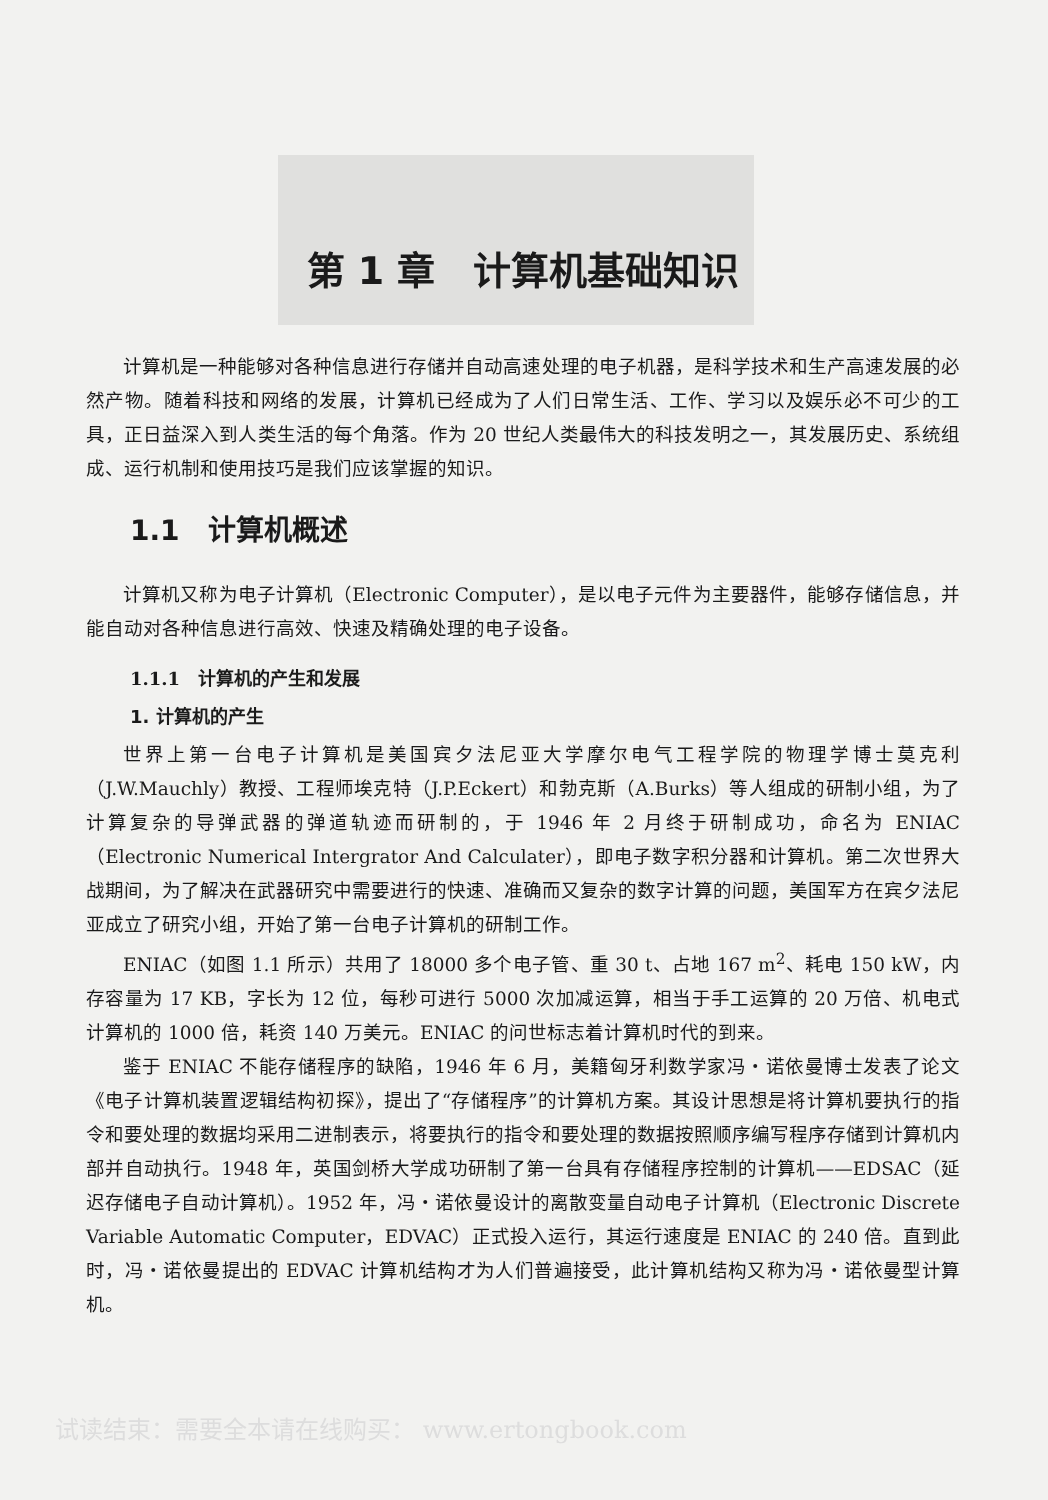第 1 章　计算机基础知识
计算机是一种能够对各种信息进行存储并自动高速处理的电子机器，是科学技术和生产高速发展的必然产物。随着科技和网络的发展，计算机已经成为了人们日常生活、工作、学习以及娱乐必不可少的工具，正日益深入到人类生活的每个角落。作为 20 世纪人类最伟大的科技发明之一，其发展历史、系统组成、运行机制和使用技巧是我们应该掌握的知识。
1.1　计算机概述
计算机又称为电子计算机（Electronic Computer），是以电子元件为主要器件，能够存储信息，并能自动对各种信息进行高效、快速及精确处理的电子设备。
1.1.1　计算机的产生和发展
1. 计算机的产生
世界上第一台电子计算机是美国宾夕法尼亚大学摩尔电气工程学院的物理学博士莫克利（J.W.Mauchly）教授、工程师埃克特（J.P.Eckert）和勃克斯（A.Burks）等人组成的研制小组，为了计算复杂的导弹武器的弹道轨迹而研制的，于 1946 年 2 月终于研制成功，命名为 ENIAC（Electronic Numerical Intergrator And Calculater），即电子数字积分器和计算机。第二次世界大战期间，为了解决在武器研究中需要进行的快速、准确而又复杂的数字计算的问题，美国军方在宾夕法尼亚成立了研究小组，开始了第一台电子计算机的研制工作。
ENIAC（如图 1.1 所示）共用了 18000 多个电子管、重 30 t、占地 167 m<sup>2</sup>、耗电 150 kW，内存容量为 17 KB，字长为 12 位，每秒可进行 5000 次加减运算，相当于手工运算的 20 万倍、机电式计算机的 1000 倍，耗资 140 万美元。ENIAC 的问世标志着计算机时代的到来。
鉴于 ENIAC 不能存储程序的缺陷，1946 年 6 月，美籍匈牙利数学家冯・诺依曼博士发表了论文《电子计算机装置逻辑结构初探》，提出了“存储程序”的计算机方案。其设计思想是将计算机要执行的指令和要处理的数据均采用二进制表示，将要执行的指令和要处理的数据按照顺序编写程序存储到计算机内部并自动执行。1948 年，英国剑桥大学成功研制了第一台具有存储程序控制的计算机——EDSAC（延迟存储电子自动计算机）。1952 年，冯・诺依曼设计的离散变量自动电子计算机（Electronic Discrete Variable Automatic Computer，EDVAC）正式投入运行，其运行速度是 ENIAC 的 240 倍。直到此时，冯・诺依曼提出的 EDVAC 计算机结构才为人们普遍接受，此计算机结构又称为冯・诺依曼型计算机。
试读结束：需要全本请在线购买： www.ertongbook.com